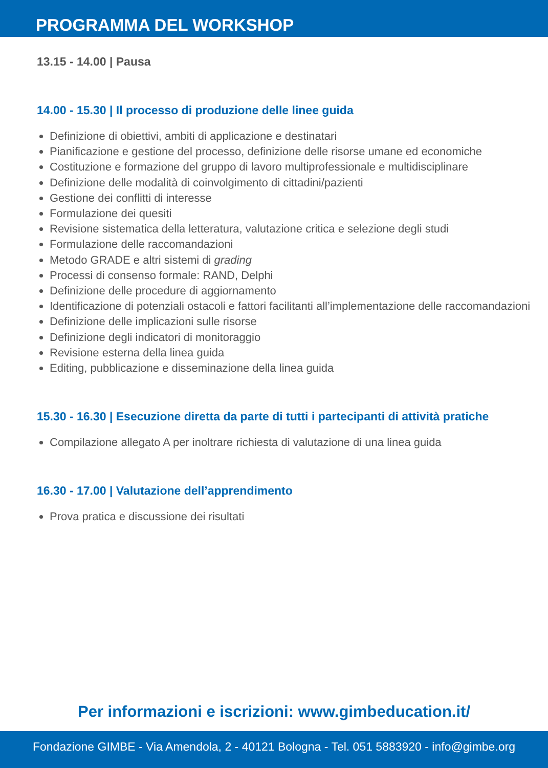PROGRAMMA DEL WORKSHOP
13.15 - 14.00 | Pausa
14.00 - 15.30 | Il processo di produzione delle linee guida
Definizione di obiettivi, ambiti di applicazione e destinatari
Pianificazione e gestione del processo, definizione delle risorse umane ed economiche
Costituzione e formazione del gruppo di lavoro multiprofessionale e multidisciplinare
Definizione delle modalità di coinvolgimento di cittadini/pazienti
Gestione dei conflitti di interesse
Formulazione dei quesiti
Revisione sistematica della letteratura, valutazione critica e selezione degli studi
Formulazione delle raccomandazioni
Metodo GRADE e altri sistemi di grading
Processi di consenso formale: RAND, Delphi
Definizione delle procedure di aggiornamento
Identificazione di potenziali ostacoli e fattori facilitanti all’implementazione delle raccomandazioni
Definizione delle implicazioni sulle risorse
Definizione degli indicatori di monitoraggio
Revisione esterna della linea guida
Editing, pubblicazione e disseminazione della linea guida
15.30 - 16.30 | Esecuzione diretta da parte di tutti i partecipanti di attività pratiche
Compilazione allegato A per inoltrare richiesta di valutazione di una linea guida
16.30 - 17.00 | Valutazione dell’apprendimento
Prova pratica e discussione dei risultati
Per informazioni e iscrizioni: www.gimbeducation.it/
Fondazione GIMBE - Via Amendola, 2 - 40121 Bologna - Tel. 051 5883920 - info@gimbe.org